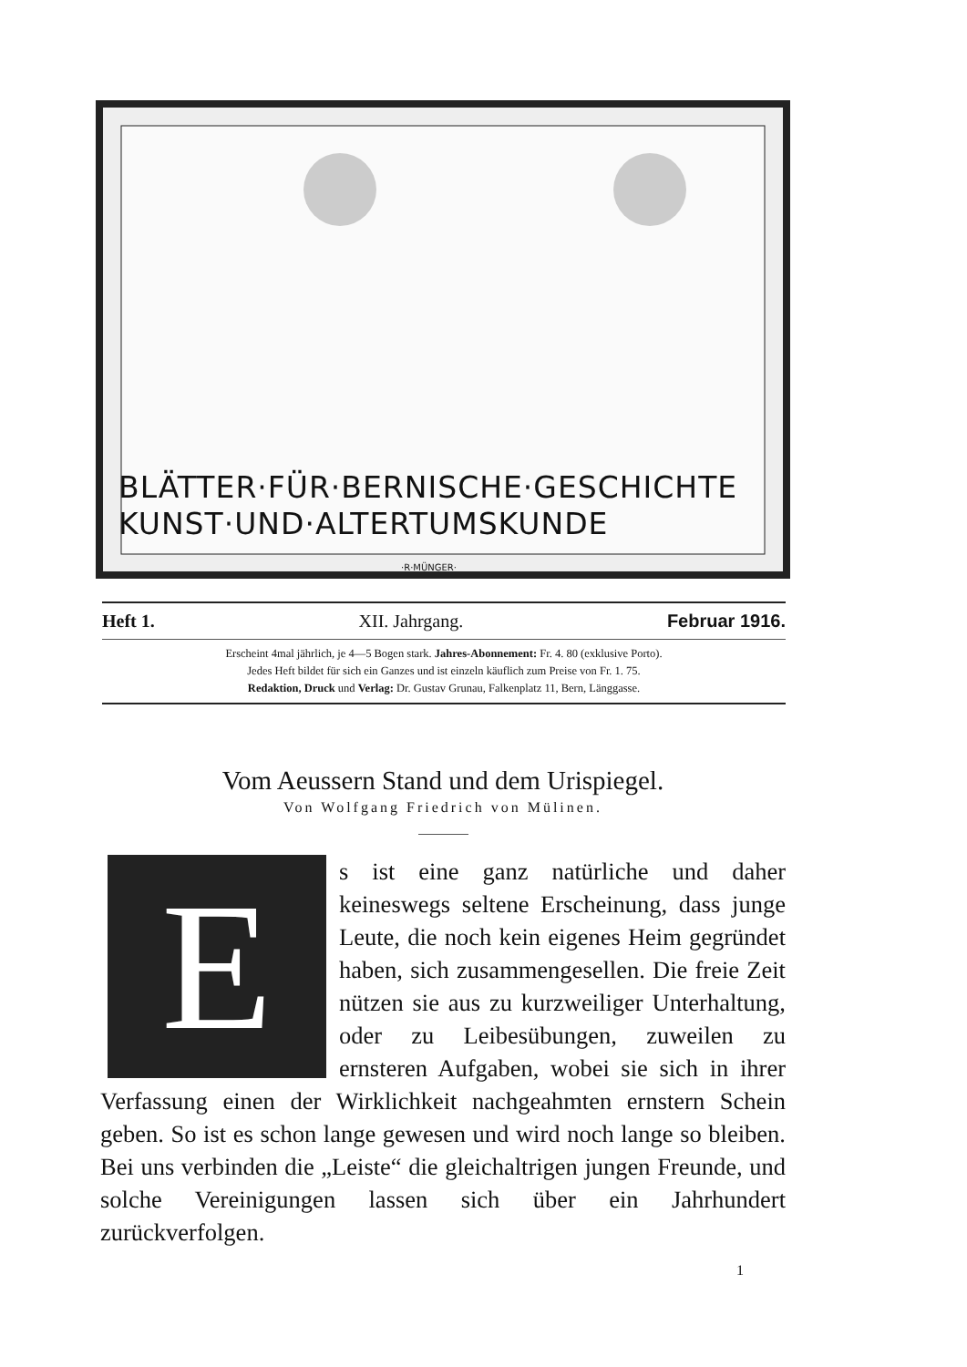BLÄTTER·FÜR·BERNISCHE·GESCHICHTE KUNST·UND·ALTERTUMSKUNDE
·R·MÜNGER·
Heft 1. XII. Jahrgang. Februar 1916.
Erscheint 4mal jährlich, je 4—5 Bogen stark. Jahres-Abonnement: Fr. 4. 80 (exklusive Porto).
Jedes Heft bildet für sich ein Ganzes und ist einzeln käuflich zum Preise von Fr. 1. 75.
Redaktion, Druck und Verlag: Dr. Gustav Grunau, Falkenplatz 11, Bern, Länggasse.
Vom Aeussern Stand und dem Urispiegel.
Von Wolfgang Friedrich von Mülinen.
E
s ist eine ganz natürliche und daher keineswegs seltene Erscheinung, dass junge Leute, die noch kein eigenes Heim gegründet haben, sich zusammengesellen. Die freie Zeit nützen sie aus zu kurzweiliger Unterhaltung, oder zu Leibesübungen, zuweilen zu ernsteren Aufgaben, wobei sie sich in ihrer Verfassung einen der Wirklichkeit nachgeahmten ernstern Schein geben. So ist es schon lange gewesen und wird noch lange so bleiben. Bei uns verbinden die „Leiste“ die gleichaltrigen jungen Freunde, und solche Vereinigungen lassen sich über ein Jahrhundert zurückverfolgen.
1